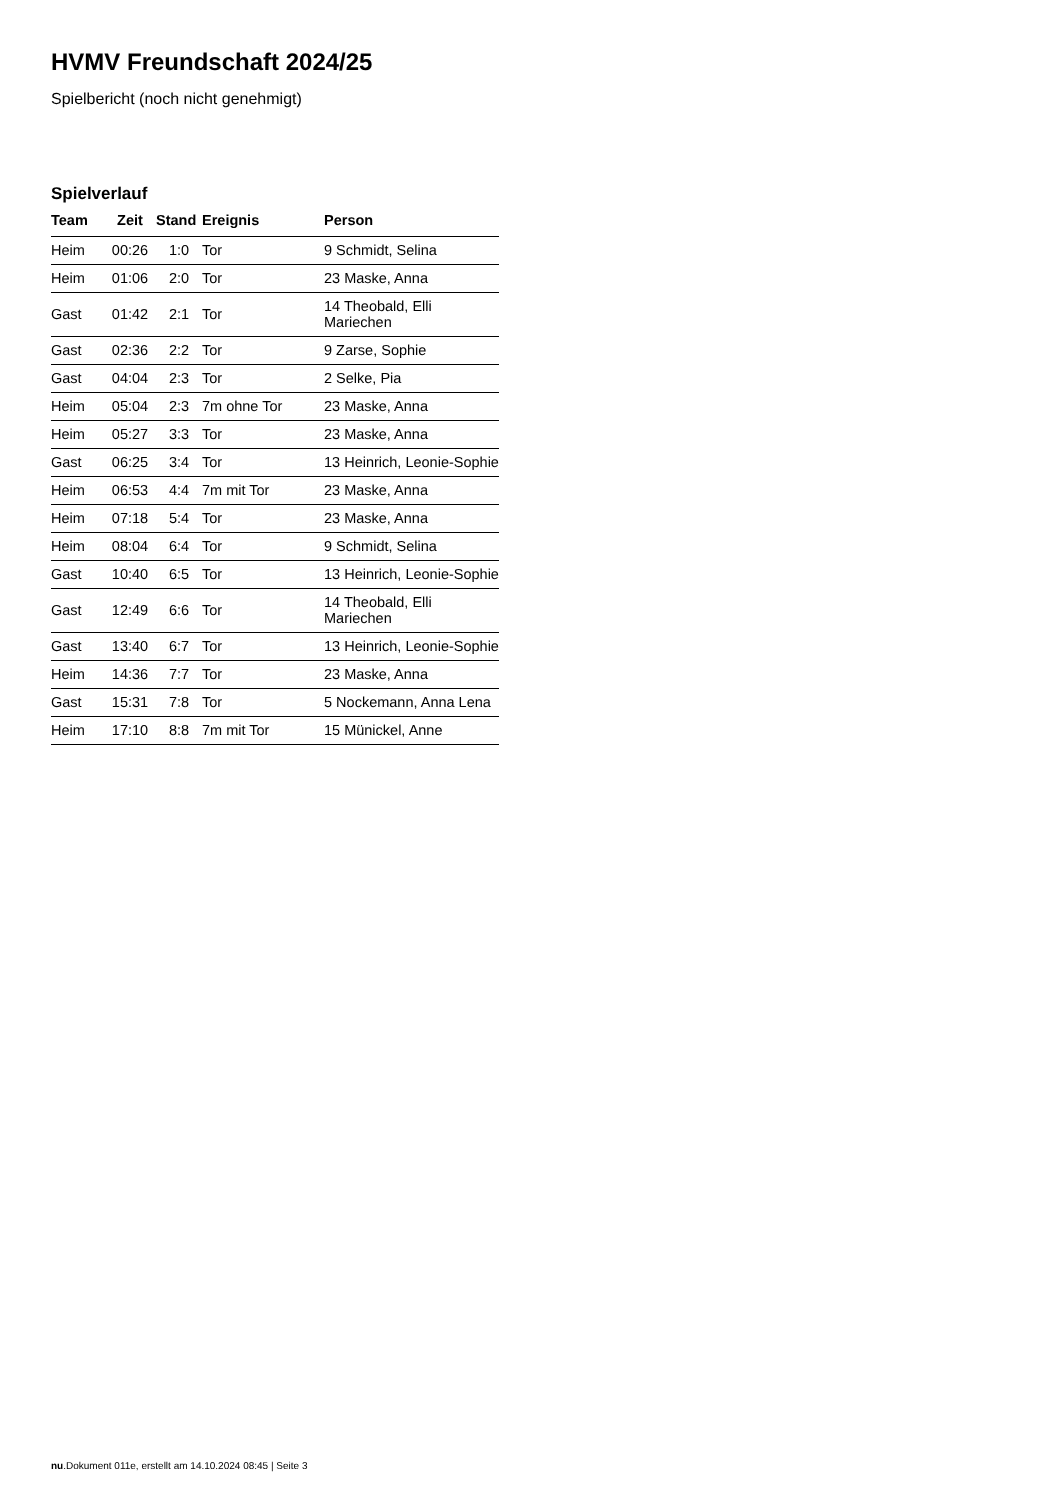HVMV Freundschaft 2024/25
Spielbericht (noch nicht genehmigt)
Spielverlauf
| Team | Zeit | Stand | Ereignis | Person |
| --- | --- | --- | --- | --- |
| Heim | 00:26 | 1:0 | Tor | 9 Schmidt, Selina |
| Heim | 01:06 | 2:0 | Tor | 23 Maske, Anna |
| Gast | 01:42 | 2:1 | Tor | 14 Theobald, Elli Mariechen |
| Gast | 02:36 | 2:2 | Tor | 9 Zarse, Sophie |
| Gast | 04:04 | 2:3 | Tor | 2 Selke, Pia |
| Heim | 05:04 | 2:3 | 7m ohne Tor | 23 Maske, Anna |
| Heim | 05:27 | 3:3 | Tor | 23 Maske, Anna |
| Gast | 06:25 | 3:4 | Tor | 13 Heinrich, Leonie-Sophie |
| Heim | 06:53 | 4:4 | 7m mit Tor | 23 Maske, Anna |
| Heim | 07:18 | 5:4 | Tor | 23 Maske, Anna |
| Heim | 08:04 | 6:4 | Tor | 9 Schmidt, Selina |
| Gast | 10:40 | 6:5 | Tor | 13 Heinrich, Leonie-Sophie |
| Gast | 12:49 | 6:6 | Tor | 14 Theobald, Elli Mariechen |
| Gast | 13:40 | 6:7 | Tor | 13 Heinrich, Leonie-Sophie |
| Heim | 14:36 | 7:7 | Tor | 23 Maske, Anna |
| Gast | 15:31 | 7:8 | Tor | 5 Nockemann, Anna Lena |
| Heim | 17:10 | 8:8 | 7m mit Tor | 15 Münickel, Anne |
nu.Dokument 011e, erstellt am 14.10.2024 08:45 | Seite 3